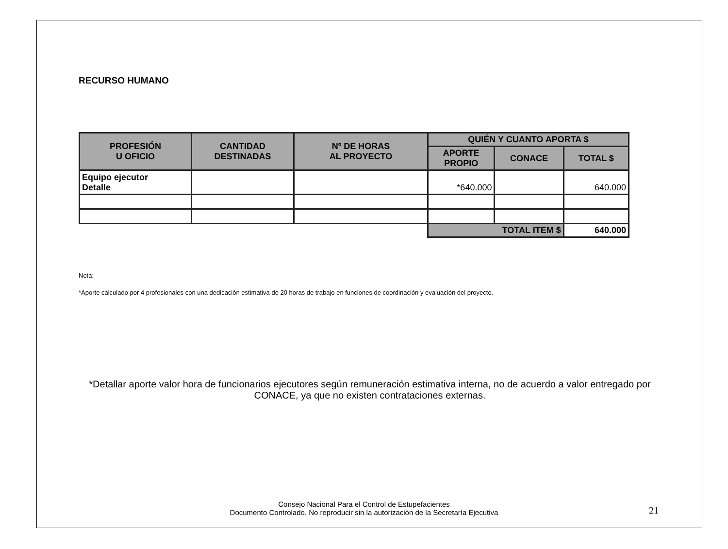RECURSO HUMANO
| PROFESIÓN U OFICIO | CANTIDAD DESTINADAS | Nº DE HORAS AL PROYECTO | QUIÉN Y CUANTO APORTA $ | | |
| --- | --- | --- | --- | --- | --- |
| | | | APORTE PROPIO | CONACE | TOTAL $ |
| Equipo ejecutor Detalle | | | *640.000 | | 640.000 |
| | | | TOTAL ITEM $ | | 640.000 |
Nota:
*Aporte calculado por 4 profesionales con una dedicación estimativa de 20 horas de trabajo en funciones de coordinación y evaluación del proyecto.
*Detallar aporte valor hora de funcionarios ejecutores según remuneración estimativa interna, no de acuerdo a valor entregado por
CONACE, ya que no existen contrataciones externas.
Consejo Nacional Para el Control de Estupefacientes
Documento Controlado. No reproducir sin la autorización de la Secretaría Ejecutiva
21